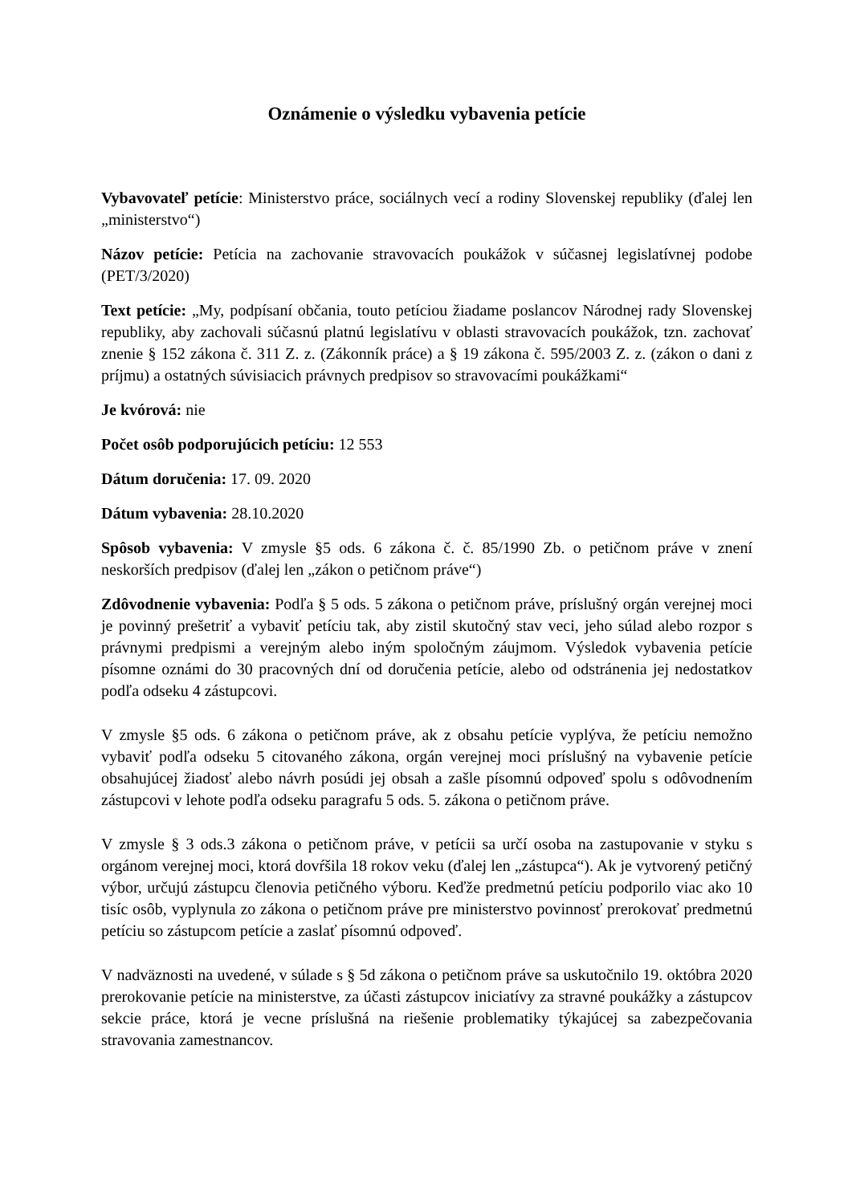Oznámenie o výsledku vybavenia petície
Vybavovateľ petície: Ministerstvo práce, sociálnych vecí a rodiny Slovenskej republiky (ďalej len „ministerstvo“)
Názov petície: Petícia na zachovanie stravovacích poukážok v súčasnej legislatívnej podobe (PET/3/2020)
Text petície: „My, podpísaní občania, touto petíciou žiadame poslancov Národnej rady Slovenskej republiky, aby zachovali súčasnú platnú legislatívu v oblasti stravovacích poukážok, tzn. zachovať znenie § 152 zákona č. 311 Z. z. (Zákonník práce) a § 19 zákona č. 595/2003 Z. z. (zákon o dani z príjmu) a ostatných súvisiacich právnych predpisov so stravovacími poukážkami“
Je kvórová: nie
Počet osôb podporujúcich petíciu: 12 553
Dátum doručenia: 17. 09. 2020
Dátum vybavenia: 28.10.2020
Spôsob vybavenia: V zmysle §5 ods. 6 zákona č. č. 85/1990 Zb. o petičnom práve v znení neskorších predpisov (ďalej len „zákon o petičnom práve“)
Zdôvodnenie vybavenia: Podľa § 5 ods. 5 zákona o petičnom práve, príslušný orgán verejnej moci je povinný prešetriť a vybaviť petíciu tak, aby zistil skutočný stav veci, jeho súlad alebo rozpor s právnymi predpismi a verejným alebo iným spoločným záujmom. Výsledok vybavenia petície písomne oznámi do 30 pracovných dní od doručenia petície, alebo od odstránenia jej nedostatkov podľa odseku 4 zástupcovi.
V zmysle §5 ods. 6 zákona o petičnom práve, ak z obsahu petície vyplýva, že petíciu nemožno vybaviť podľa odseku 5 citovaného zákona, orgán verejnej moci príslušný na vybavenie petície obsahujúcej žiadosť alebo návrh posúdi jej obsah a zašle písomnú odpoveď spolu s odôvodnením zástupcovi v lehote podľa odseku paragrafu 5 ods. 5. zákona o petičnom práve.
V zmysle § 3 ods.3 zákona o petičnom práve, v petícii sa určí osoba na zastupovanie v styku s orgánom verejnej moci, ktorá dovŕšila 18 rokov veku (ďalej len „zástupca“). Ak je vytvorený petičný výbor, určujú zástupcu členovia petičného výboru. Keďže predmetnú petíciu podporilo viac ako 10 tisíc osôb, vyplynula zo zákona o petičnom práve pre ministerstvo povinnosť prerokovať predmetnú petíciu so zástupcom petície a zaslať písomnú odpoveď.
V nadväznosti na uvedené, v súlade s § 5d zákona o petičnom práve sa uskutočnilo 19. októbra 2020 prerokovanie petície na ministerstve, za účasti zástupcov iniciatívy za stravné poukážky a zástupcov sekcie práce, ktorá je vecne príslušná na riešenie problematiky týkajúcej sa zabezpečovania stravovania zamestnancov.